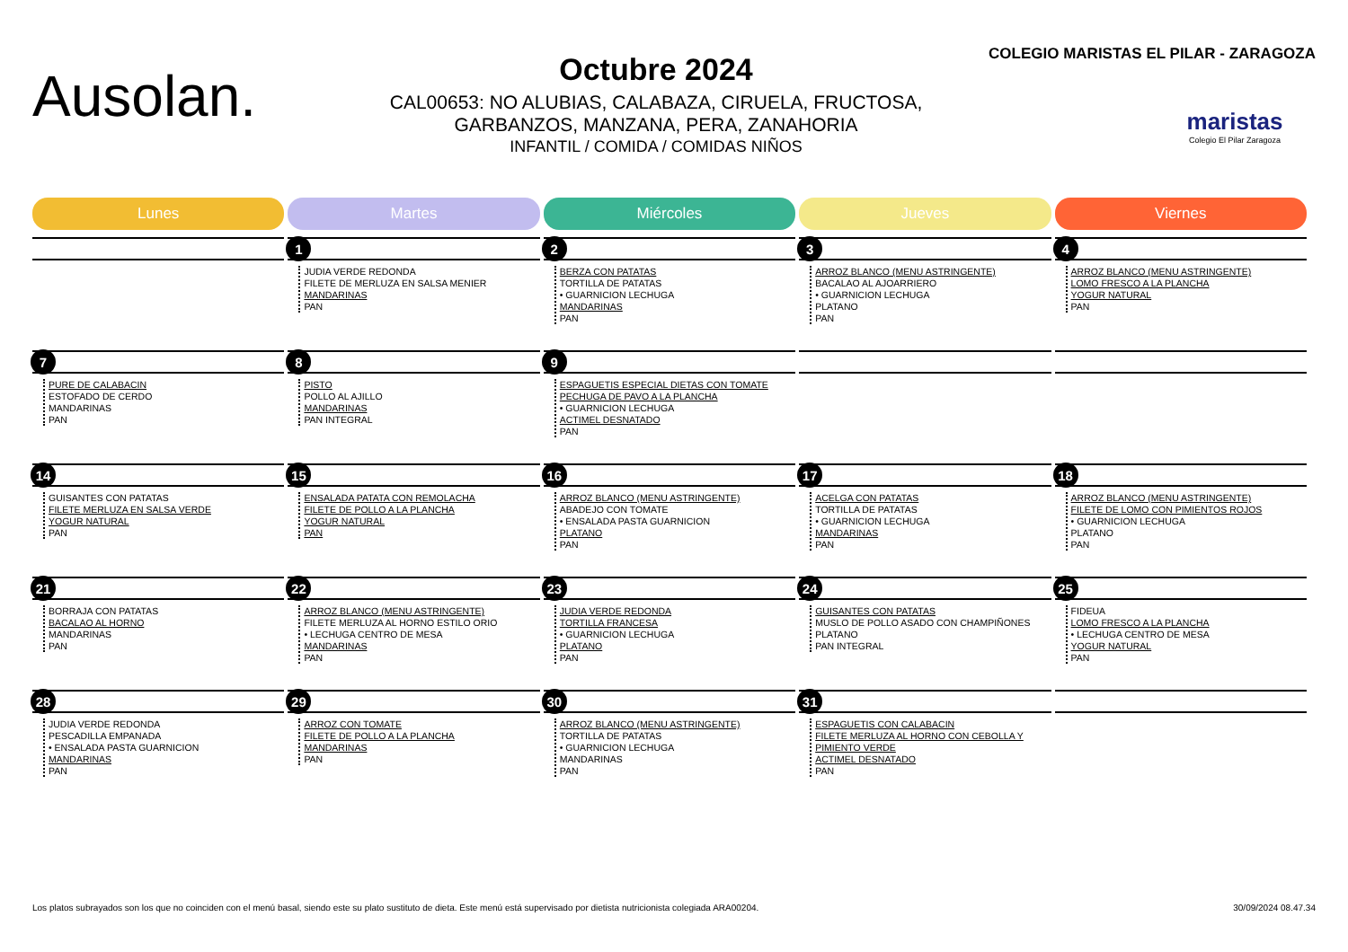Ausolan.
Octubre 2024
CAL00653: NO ALUBIAS, CALABAZA, CIRUELA, FRUCTOSA,
GARBANZOS, MANZANA, PERA, ZANAHORIA
INFANTIL / COMIDA / COMIDAS NIÑOS
COLEGIO MARISTAS EL PILAR - ZARAGOZA
maristas
Colegio El Pilar Zaragoza
| Lunes | Martes | Miércoles | Jueves | Viernes |
| --- | --- | --- | --- | --- |
| | 1 JUDIA VERDE REDONDA FILETE DE MERLUZA EN SALSA MENIER MANDARINAS PAN | 2 BERZA CON PATATAS TORTILLA DE PATATAS • GUARNICION LECHUGA MANDARINAS PAN | 3 ARROZ BLANCO (MENU ASTRINGENTE) BACALAO AL AJOARRIERO • GUARNICION LECHUGA PLATANO PAN | 4 ARROZ BLANCO (MENU ASTRINGENTE) LOMO FRESCO A LA PLANCHA YOGUR NATURAL PAN |
| 7 PURE DE CALABACIN ESTOFADO DE CERDO MANDARINAS PAN | 8 PISTO POLLO AL AJILLO MANDARINAS PAN INTEGRAL | 9 ESPAGUETIS ESPECIAL DIETAS CON TOMATE PECHUGA DE PAVO A LA PLANCHA • GUARNICION LECHUGA ACTIMEL DESNATADO PAN | | |
| 14 GUISANTES CON PATATAS FILETE MERLUZA EN SALSA VERDE YOGUR NATURAL PAN | 15 ENSALADA PATATA CON REMOLACHA FILETE DE POLLO A LA PLANCHA YOGUR NATURAL PAN | 16 ARROZ BLANCO (MENU ASTRINGENTE) ABADEJO CON TOMATE • ENSALADA PASTA GUARNICION PLATANO PAN | 17 ACELGA CON PATATAS TORTILLA DE PATATAS • GUARNICION LECHUGA MANDARINAS PAN | 18 ARROZ BLANCO (MENU ASTRINGENTE) FILETE DE LOMO CON PIMIENTOS ROJOS • GUARNICION LECHUGA PLATANO PAN |
| 21 BORRAJA CON PATATAS BACALAO AL HORNO MANDARINAS PAN | 22 ARROZ BLANCO (MENU ASTRINGENTE) FILETE MERLUZA AL HORNO ESTILO ORIO • LECHUGA CENTRO DE MESA MANDARINAS PAN | 23 JUDIA VERDE REDONDA TORTILLA FRANCESA • GUARNICION LECHUGA PLATANO PAN | 24 GUISANTES CON PATATAS MUSLO DE POLLO ASADO CON CHAMPIÑONES PLATANO PAN INTEGRAL | 25 FIDEUA LOMO FRESCO A LA PLANCHA • LECHUGA CENTRO DE MESA YOGUR NATURAL PAN |
| 28 JUDIA VERDE REDONDA PESCADILLA EMPANADA • ENSALADA PASTA GUARNICION MANDARINAS PAN | 29 ARROZ CON TOMATE FILETE DE POLLO A LA PLANCHA MANDARINAS PAN | 30 ARROZ BLANCO (MENU ASTRINGENTE) TORTILLA DE PATATAS • GUARNICION LECHUGA MANDARINAS PAN | 31 ESPAGUETIS CON CALABACIN FILETE MERLUZA AL HORNO CON CEBOLLA Y PIMIENTO VERDE ACTIMEL DESNATADO PAN | |
Los platos subrayados son los que no coinciden con el menú basal, siendo este su plato sustituto de dieta. Este menú está supervisado por dietista nutricionista colegiada ARA00204. 30/09/2024 08.47.34